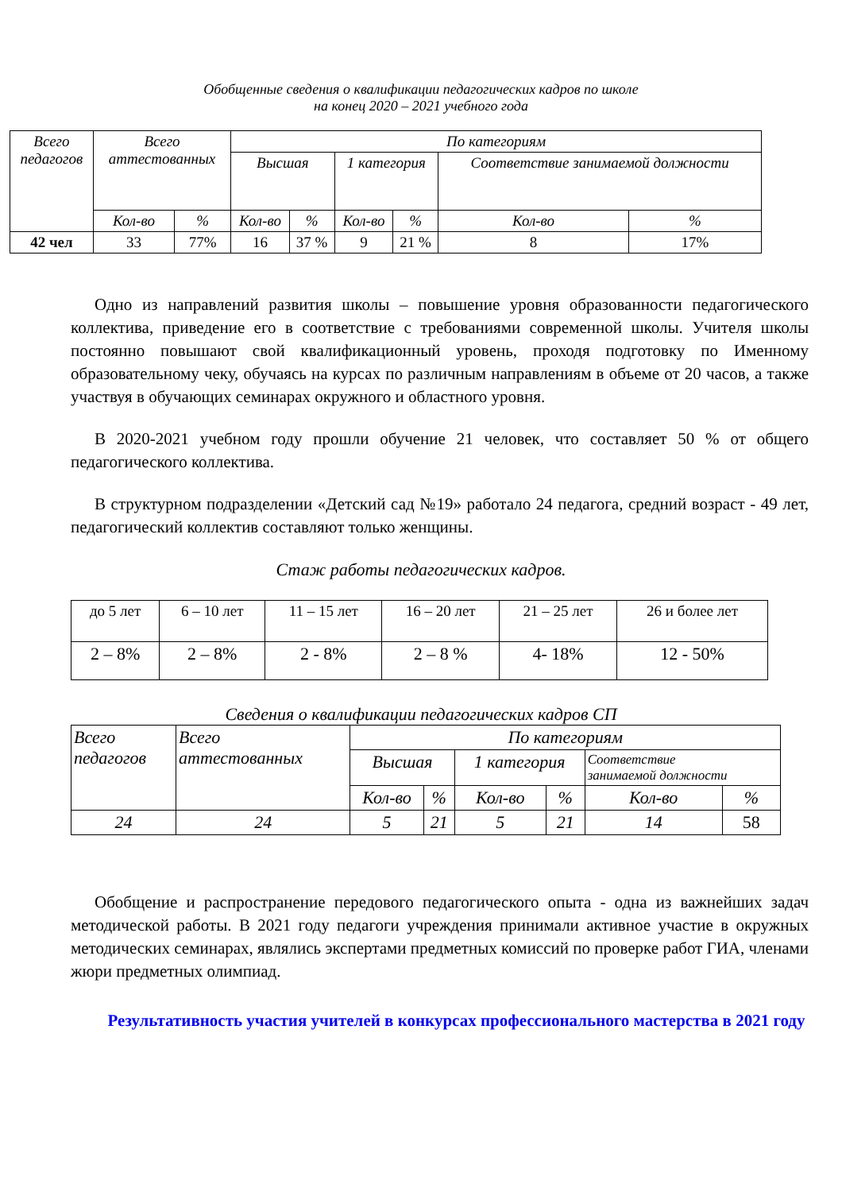Обобщенные сведения о квалификации педагогических кадров по школе
на конец 2020 – 2021 учебного года
| Всего педагогов | Всего аттестованных | | По категориям | | | | | |
| --- | --- | --- | --- | --- | --- | --- | --- | --- |
| | | | Высшая | | 1 категория | | Соответствие занимаемой должности | |
| | Кол-во | % | Кол-во | % | Кол-во | % | Кол-во | % |
| 42 чел | 33 | 77% | 16 | 37 % | 9 | 21 % | 8 | 17% |
Одно из направлений развития школы – повышение уровня образованности педагогического коллектива, приведение его в соответствие с требованиями современной школы. Учителя школы постоянно повышают свой квалификационный уровень, проходя подготовку по Именному образовательному чеку, обучаясь на курсах по различным направлениям в объеме от 20 часов, а также участвуя в обучающих семинарах окружного и областного уровня.
В 2020-2021 учебном году прошли обучение 21 человек, что составляет 50 % от общего педагогического коллектива.
В структурном подразделении «Детский сад №19» работало 24 педагога, средний возраст - 49 лет, педагогический коллектив составляют только женщины.
Стаж работы педагогических кадров.
| до 5 лет | 6 – 10 лет | 11 – 15 лет | 16 – 20 лет | 21 – 25 лет | 26 и более лет |
| 2 – 8% | 2 – 8% | 2 - 8% | 2 – 8 % | 4- 18% | 12 - 50% |
Сведения о квалификации педагогических кадров СП
| Всего педагогов | Всего аттестованных | По категориям | | | | | |
| --- | --- | --- | --- | --- | --- | --- | --- |
| | | Высшая | | 1 категория | | Соответствие занимаемой должности | |
| | | Кол-во | % | Кол-во | % | Кол-во | % |
| 24 | 24 | 5 | 21 | 5 | 21 | 14 | 58 |
Обобщение и распространение передового педагогического опыта - одна из важнейших задач методической работы. В 2021 году педагоги учреждения принимали активное участие в окружных методических семинарах, являлись экспертами предметных комиссий по проверке работ ГИА, членами жюри предметных олимпиад.
Результативность участия учителей в конкурсах профессионального мастерства в 2021 году